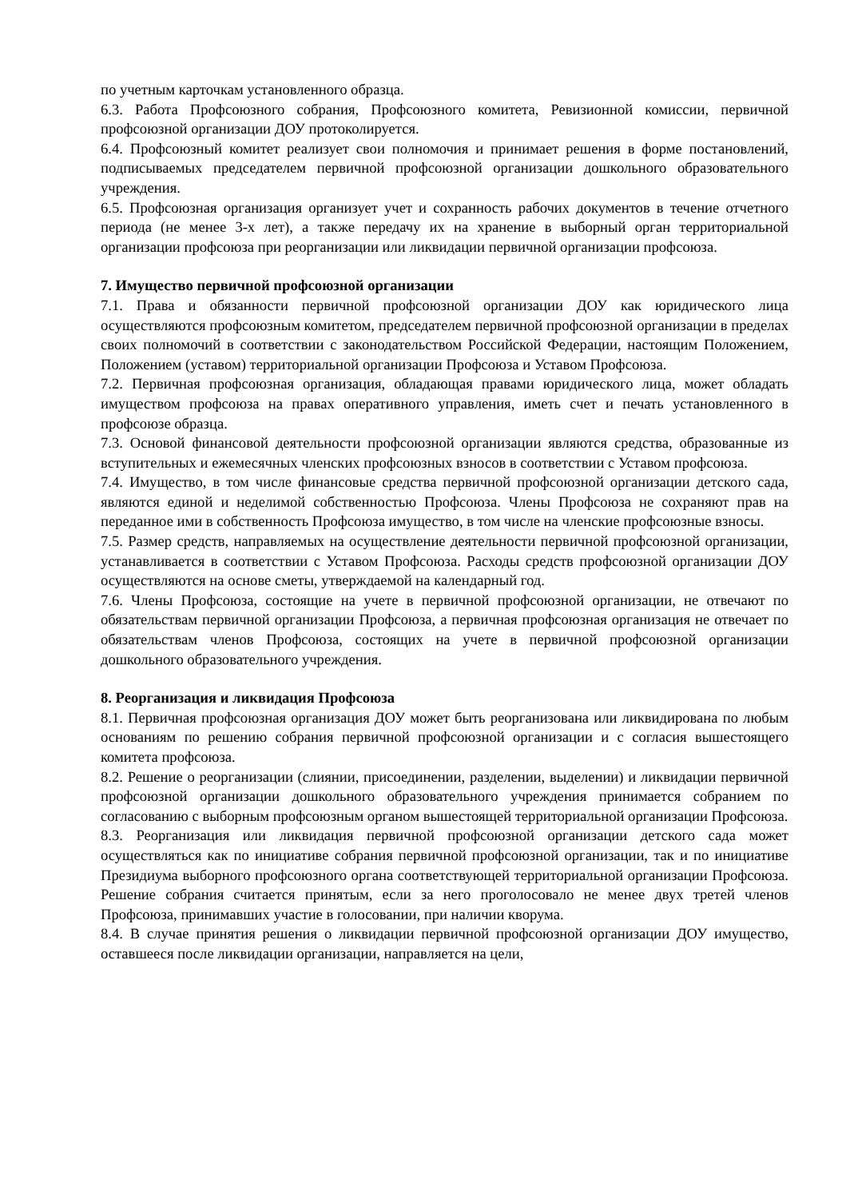по учетным карточкам установленного образца.
6.3. Работа Профсоюзного собрания, Профсоюзного комитета, Ревизионной комиссии, первичной профсоюзной организации ДОУ протоколируется.
6.4. Профсоюзный комитет реализует свои полномочия и принимает решения в форме постановлений, подписываемых председателем первичной профсоюзной организации дошкольного образовательного учреждения.
6.5. Профсоюзная организация организует учет и сохранность рабочих документов в течение отчетного периода (не менее 3-х лет), а также передачу их на хранение в выборный орган территориальной организации профсоюза при реорганизации или ликвидации первичной организации профсоюза.
7. Имущество первичной профсоюзной организации
7.1. Права и обязанности первичной профсоюзной организации ДОУ как юридического лица осуществляются профсоюзным комитетом, председателем первичной профсоюзной организации в пределах своих полномочий в соответствии с законодательством Российской Федерации, настоящим Положением, Положением (уставом) территориальной организации Профсоюза и Уставом Профсоюза.
7.2. Первичная профсоюзная организация, обладающая правами юридического лица, может обладать имуществом профсоюза на правах оперативного управления, иметь счет и печать установленного в профсоюзе образца.
7.3. Основой финансовой деятельности профсоюзной организации являются средства, образованные из вступительных и ежемесячных членских профсоюзных взносов в соответствии с Уставом профсоюза.
7.4. Имущество, в том числе финансовые средства первичной профсоюзной организации детского сада, являются единой и неделимой собственностью Профсоюза. Члены Профсоюза не сохраняют прав на переданное ими в собственность Профсоюза имущество, в том числе на членские профсоюзные взносы.
7.5. Размер средств, направляемых на осуществление деятельности первичной профсоюзной организации, устанавливается в соответствии с Уставом Профсоюза. Расходы средств профсоюзной организации ДОУ осуществляются на основе сметы, утверждаемой на календарный год.
7.6. Члены Профсоюза, состоящие на учете в первичной профсоюзной организации, не отвечают по обязательствам первичной организации Профсоюза, а первичная профсоюзная организация не отвечает по обязательствам членов Профсоюза, состоящих на учете в первичной профсоюзной организации дошкольного образовательного учреждения.
8. Реорганизация и ликвидация Профсоюза
8.1. Первичная профсоюзная организация ДОУ может быть реорганизована или ликвидирована по любым основаниям по решению собрания первичной профсоюзной организации и с согласия вышестоящего комитета профсоюза.
8.2. Решение о реорганизации (слиянии, присоединении, разделении, выделении) и ликвидации первичной профсоюзной организации дошкольного образовательного учреждения принимается собранием по согласованию с выборным профсоюзным органом вышестоящей территориальной организации Профсоюза.
8.3. Реорганизация или ликвидация первичной профсоюзной организации детского сада может осуществляться как по инициативе собрания первичной профсоюзной организации, так и по инициативе Президиума выборного профсоюзного органа соответствующей территориальной организации Профсоюза. Решение собрания считается принятым, если за него проголосовало не менее двух третей членов Профсоюза, принимавших участие в голосовании, при наличии кворума.
8.4. В случае принятия решения о ликвидации первичной профсоюзной организации ДОУ имущество, оставшееся после ликвидации организации, направляется на цели,